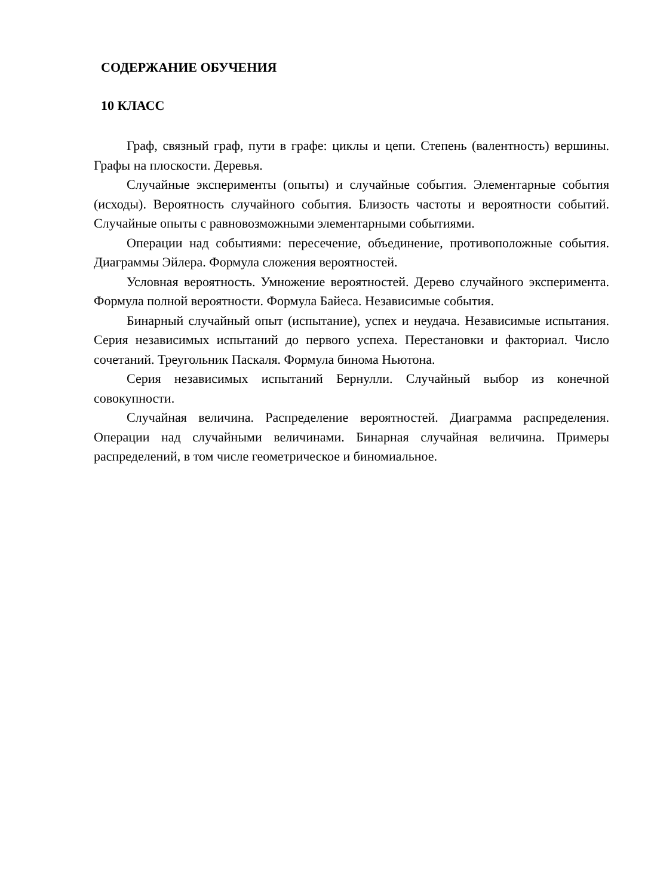СОДЕРЖАНИЕ ОБУЧЕНИЯ
10 КЛАСС
Граф, связный граф, пути в графе: циклы и цепи. Степень (валентность) вершины. Графы на плоскости. Деревья.
Случайные эксперименты (опыты) и случайные события. Элементарные события (исходы). Вероятность случайного события. Близость частоты и вероятности событий. Случайные опыты с равновозможными элементарными событиями.
Операции над событиями: пересечение, объединение, противоположные события. Диаграммы Эйлера. Формула сложения вероятностей.
Условная вероятность. Умножение вероятностей. Дерево случайного эксперимента. Формула полной вероятности. Формула Байеса. Независимые события.
Бинарный случайный опыт (испытание), успех и неудача. Независимые испытания. Серия независимых испытаний до первого успеха. Перестановки и факториал. Число сочетаний. Треугольник Паскаля. Формула бинома Ньютона.
Серия независимых испытаний Бернулли. Случайный выбор из конечной совокупности.
Случайная величина. Распределение вероятностей. Диаграмма распределения. Операции над случайными величинами. Бинарная случайная величина. Примеры распределений, в том числе геометрическое и биномиальное.